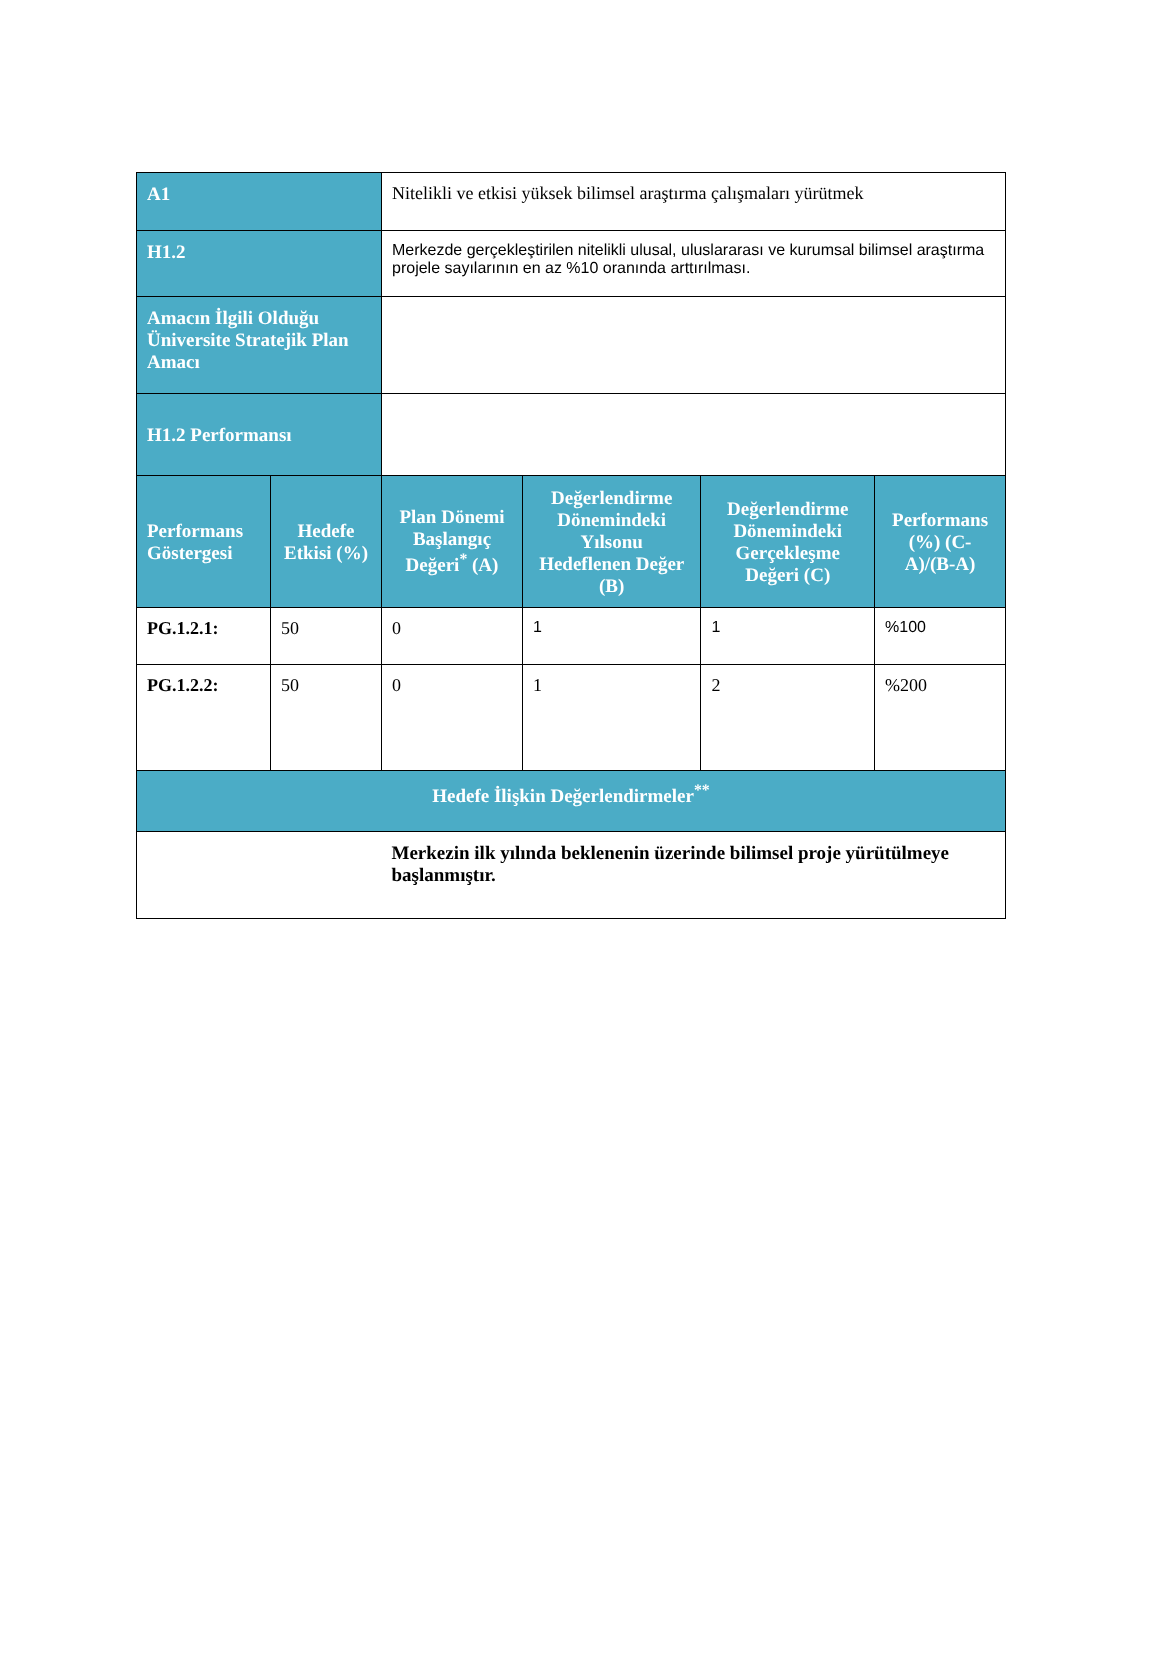| A1 | | Nitelikli ve etkisi yüksek bilimsel araştırma çalışmaları yürütmek | | | |
| H1.2 | | Merkezde gerçekleştirilen nitelikli ulusal, uluslararası ve kurumsal bilimsel araştırma projele sayılarının en az %10 oranında arttırılması. | | | |
| Amacın İlgili Olduğu Üniversite Stratejik Plan Amacı | | | | | |
| H1.2 Performansı | | | | | |
| Performans Göstergesi | Hedefe Etkisi (%) | Plan Dönemi Başlangıç Değeri<sup>*</sup> (A) | Değerlendirme Dönemindeki Yılsonu Hedeflenen Değer (B) | Değerlendirme Dönemindeki Gerçekleşme Değeri (C) | Performans (%) (C-A)/(B-A) |
| PG.1.2.1: | 50 | 0 | 1 | 1 | %100 |
| PG.1.2.2: | 50 | 0 | 1 | 2 | %200 |
| Hedefe İlişkin Değerlendirmeler<sup>**</sup> | | | | | |
| | | Merkezin ilk yılında beklenenin üzerinde bilimsel proje yürütülmeye başlanmıştır. | | | |